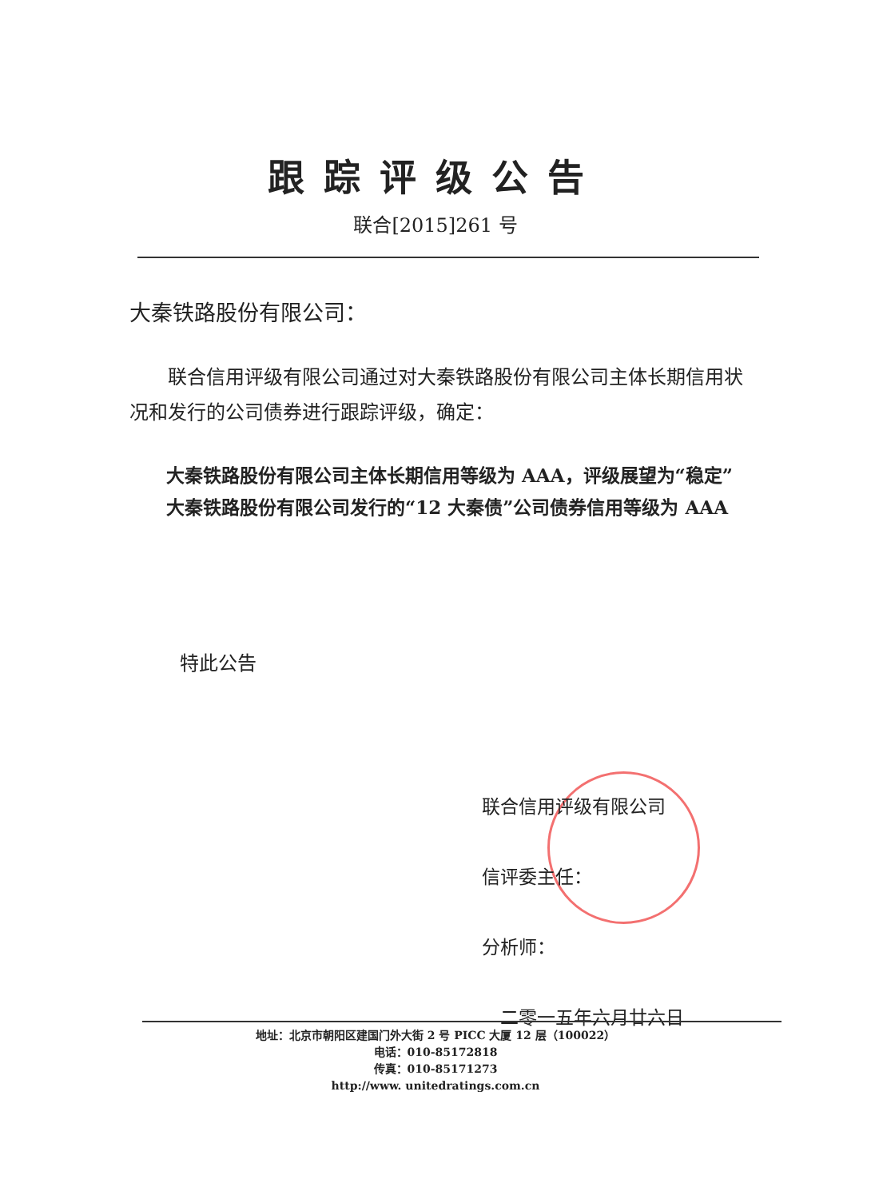跟踪评级公告
联合[2015]261 号
大秦铁路股份有限公司：
  联合信用评级有限公司通过对大秦铁路股份有限公司主体长期信用状况和发行的公司债券进行跟踪评级，确定：
  大秦铁路股份有限公司主体长期信用等级为 AAA，评级展望为“稳定”
  大秦铁路股份有限公司发行的“12 大秦债”公司债券信用等级为 AAA
特此公告
联合信用评级有限公司
信评委主任：
分析师：
 二零一五年六月廿六日
地址：北京市朝阳区建国门外大街 2 号 PICC 大厦 12 层（100022）
电话：010-85172818
传真：010-85171273
http://www. unitedratings.com.cn